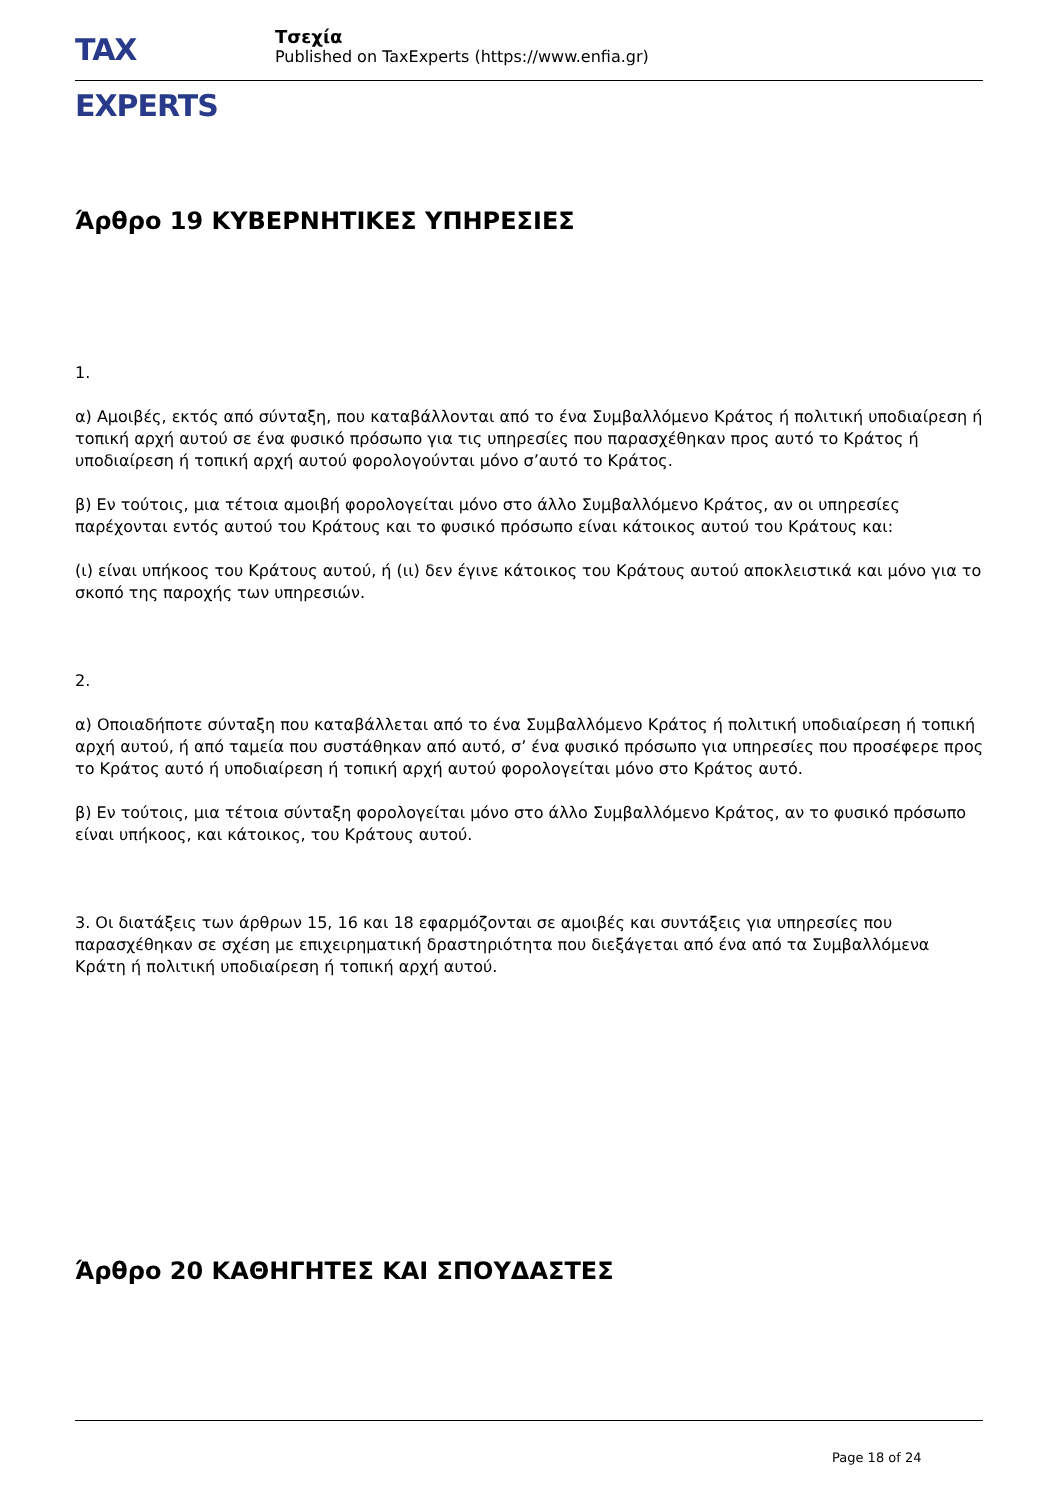TAX EXPERTS
Τσεχία
Published on TaxExperts (https://www.enfia.gr)
Άρθρο 19 ΚΥΒΕΡΝΗΤΙΚΕΣ ΥΠΗΡΕΣΙΕΣ
1.
α) Αμοιβές, εκτός από σύνταξη, που καταβάλλονται από το ένα Συμβαλλόμενο Κράτος ή πολιτική υποδιαίρεση ή τοπική αρχή αυτού σε ένα φυσικό πρόσωπο για τις υπηρεσίες που παρασχέθηκαν προς αυτό το Κράτος ή υποδιαίρεση ή τοπική αρχή αυτού φορολογούνται μόνο σ’αυτό το Κράτος.
β) Εν τούτοις, μια τέτοια αμοιβή φορολογείται μόνο στο άλλο Συμβαλλόμενο Κράτος, αν οι υπηρεσίες παρέχονται εντός αυτού του Κράτους και το φυσικό πρόσωπο είναι κάτοικος αυτού του Κράτους και:
(ι) είναι υπήκοος του Κράτους αυτού, ή (ιι) δεν έγινε κάτοικος του Κράτους αυτού αποκλειστικά και μόνο για το σκοπό της παροχής των υπηρεσιών.
2.
α) Οποιαδήποτε σύνταξη που καταβάλλεται από το ένα Συμβαλλόμενο Κράτος ή πολιτική υποδιαίρεση ή τοπική αρχή αυτού, ή από ταμεία που συστάθηκαν από αυτό, σ’ ένα φυσικό πρόσωπο για υπηρεσίες που προσέφερε προς το Κράτος αυτό ή υποδιαίρεση ή τοπική αρχή αυτού φορολογείται μόνο στο Κράτος αυτό.
β) Εν τούτοις, μια τέτοια σύνταξη φορολογείται μόνο στο άλλο Συμβαλλόμενο Κράτος, αν το φυσικό πρόσωπο είναι υπήκοος, και κάτοικος, του Κράτους αυτού.
3. Οι διατάξεις των άρθρων 15, 16 και 18 εφαρμόζονται σε αμοιβές και συντάξεις για υπηρεσίες που παρασχέθηκαν σε σχέση με επιχειρηματική δραστηριότητα που διεξάγεται από ένα από τα Συμβαλλόμενα Κράτη ή πολιτική υποδιαίρεση ή τοπική αρχή αυτού.
Άρθρο 20 ΚΑΘΗΓΗΤΕΣ ΚΑΙ ΣΠΟΥΔΑΣΤΕΣ
Page 18 of 24